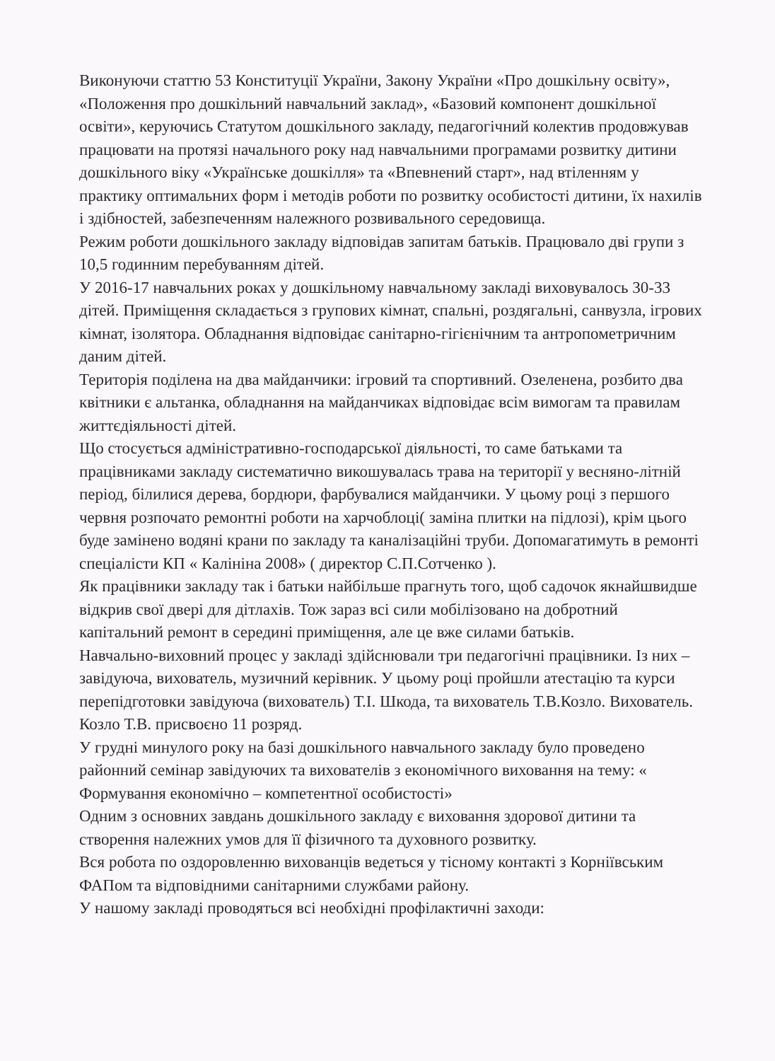Виконуючи статтю 53 Конституції України, Закону України «Про дошкільну освіту», «Положення про дошкільний навчальний заклад», «Базовий компонент дошкільної освіти», керуючись Статутом дошкільного закладу, педагогічний колектив продовжував працювати на протязі начального року над навчальними програмами розвитку дитини дошкільного віку «Українське дошкілля» та «Впевнений старт», над втіленням у практику оптимальних форм і методів роботи по розвитку особистості дитини, їх нахилів і здібностей, забезпеченням належного розвивального середовища.
Режим роботи дошкільного закладу відповідав запитам батьків. Працювало дві групи з 10,5 годинним перебуванням дітей.
У 2016-17 навчальних роках у дошкільному навчальному закладі виховувалось 30-33 дітей. Приміщення складається з групових кімнат, спальні, роздягальні, санвузла, ігрових кімнат, ізолятора. Обладнання відповідає санітарно-гігієнічним та антропометричним даним дітей.
Територія поділена на два майданчики: ігровий та спортивний. Озеленена, розбито два квітники є альтанка, обладнання на майданчиках відповідає всім вимогам та правилам життєдіяльності дітей.
Що стосується адміністративно-господарської діяльності, то саме батьками та працівниками закладу систематично викошувалась трава на території у весняно-літній період, білилися дерева, бордюри, фарбувалися майданчики. У цьому році з першого червня розпочато ремонтні роботи на харчоблоці( заміна плитки на підлозі), крім цього буде замінено водяні крани по закладу та каналізаційні труби. Допомагатимуть в ремонті спеціалісти КП « Калініна 2008» ( директор С.П.Сотченко ).
Як працівники закладу так і батьки найбільше прагнуть того, щоб садочок якнайшвидше відкрив свої двері для дітлахів. Тож зараз всі сили мобілізовано на добротний капітальний ремонт в середині приміщення, але це вже силами батьків.
Навчально-виховний процес у закладі здійснювали три педагогічні працівники. Із них – завідуюча, вихователь, музичний керівник. У цьому році пройшли атестацію та курси перепідготовки завідуюча (вихователь) Т.І. Шкода, та вихователь Т.В.Козло. Вихователь. Козло Т.В. присвоєно 11 розряд.
У грудні минулого року на базі дошкільного навчального закладу було проведено районний семінар завідуючих та вихователів з економічного виховання на тему: « Формування економічно – компетентної особистості»
Одним з основних завдань дошкільного закладу є виховання здорової дитини та створення належних умов для її фізичного та духовного розвитку.
Вся робота по оздоровленню вихованців ведеться у тісному контакті з Корніївським ФАПом та відповідними санітарними службами району.
У нашому закладі проводяться всі необхідні профілактичні заходи: